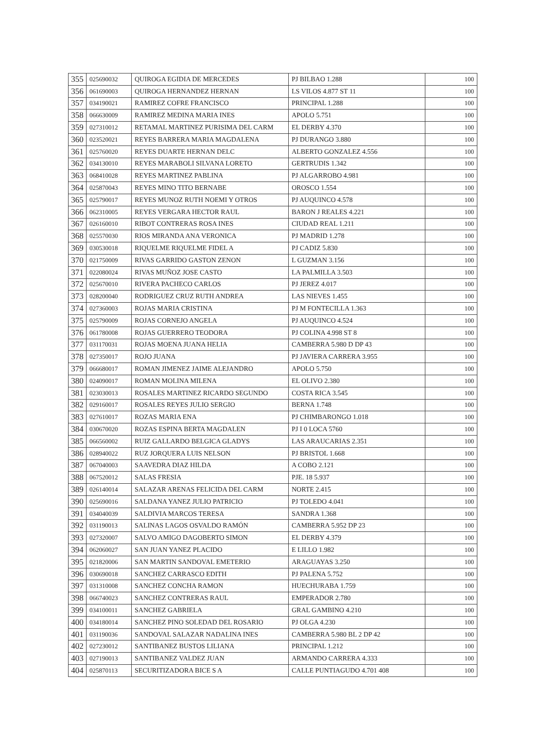| 355 | 025690032 | QUIROGA EGIDIA DE MERCEDES | PJ BILBAO 1.288 | 100 |
| 356 | 061690003 | QUIROGA HERNANDEZ HERNAN | LS VILOS 4.877 ST 11 | 100 |
| 357 | 034190021 | RAMIREZ COFRE FRANCISCO | PRINCIPAL 1.288 | 100 |
| 358 | 066630009 | RAMIREZ MEDINA MARIA INES | APOLO 5.751 | 100 |
| 359 | 027310012 | RETAMAL MARTINEZ PURISIMA DEL CARM | EL DERBY 4.370 | 100 |
| 360 | 023520021 | REYES BARRERA MARIA MAGDALENA | PJ DURANGO 3.880 | 100 |
| 361 | 025760020 | REYES DUARTE HERNAN DELC | ALBERTO GONZALEZ 4.556 | 100 |
| 362 | 034130010 | REYES MARABOLI SILVANA LORETO | GERTRUDIS 1.342 | 100 |
| 363 | 068410028 | REYES MARTINEZ PABLINA | PJ ALGARROBO 4.981 | 100 |
| 364 | 025870043 | REYES MINO TITO BERNABE | OROSCO 1.554 | 100 |
| 365 | 025790017 | REYES MUNOZ RUTH NOEMI Y OTROS | PJ AUQUINCO 4.578 | 100 |
| 366 | 062310005 | REYES VERGARA HECTOR RAUL | BARON J REALES 4.221 | 100 |
| 367 | 026160010 | RIBOT CONTRERAS ROSA INES | CIUDAD REAL 1.211 | 100 |
| 368 | 025570030 | RIOS MIRANDA ANA VERONICA | PJ MADRID 1.278 | 100 |
| 369 | 030530018 | RIQUELME RIQUELME FIDEL A | PJ CADIZ 5.830 | 100 |
| 370 | 021750009 | RIVAS GARRIDO GASTON ZENON | L GUZMAN 3.156 | 100 |
| 371 | 022080024 | RIVAS MUÑOZ JOSE CASTO | LA PALMILLA 3.503 | 100 |
| 372 | 025670010 | RIVERA PACHECO CARLOS | PJ JEREZ 4.017 | 100 |
| 373 | 028200040 | RODRIGUEZ CRUZ RUTH ANDREA | LAS NIEVES 1.455 | 100 |
| 374 | 027360003 | ROJAS MARIA CRISTINA | PJ M FONTECILLA 1.363 | 100 |
| 375 | 025790009 | ROJAS CORNEJO ANGELA | PJ AUQUINCO 4.524 | 100 |
| 376 | 061780008 | ROJAS GUERRERO TEODORA | PJ COLINA 4.998 ST 8 | 100 |
| 377 | 031170031 | ROJAS MOENA JUANA HELIA | CAMBERRA 5.980 D DP 43 | 100 |
| 378 | 027350017 | ROJO JUANA | PJ JAVIERA CARRERA 3.955 | 100 |
| 379 | 066680017 | ROMAN JIMENEZ JAIME ALEJANDRO | APOLO 5.750 | 100 |
| 380 | 024090017 | ROMAN MOLINA MILENA | EL OLIVO 2.380 | 100 |
| 381 | 023030013 | ROSALES MARTINEZ RICARDO SEGUNDO | COSTA RICA 3.545 | 100 |
| 382 | 029160017 | ROSALES REYES JULIO SERGIO | BERNA 1.748 | 100 |
| 383 | 027610017 | ROZAS MARIA ENA | PJ CHIMBARONGO 1.018 | 100 |
| 384 | 030670020 | ROZAS ESPINA BERTA MAGDALEN | PJ I 0 LOCA 5760 | 100 |
| 385 | 066560002 | RUIZ GALLARDO BELGICA GLADYS | LAS ARAUCARIAS 2.351 | 100 |
| 386 | 028940022 | RUZ JORQUERA LUIS NELSON | PJ BRISTOL 1.668 | 100 |
| 387 | 067040003 | SAAVEDRA DIAZ HILDA | A COBO 2.121 | 100 |
| 388 | 067520012 | SALAS FRESIA | PJE. 18 5.937 | 100 |
| 389 | 026140014 | SALAZAR ARENAS FELICIDA DEL CARM | NORTE 2.415 | 100 |
| 390 | 025690016 | SALDANA YANEZ JULIO PATRICIO | PJ TOLEDO 4.041 | 100 |
| 391 | 034040039 | SALDIVIA MARCOS TERESA | SANDRA 1.368 | 100 |
| 392 | 031190013 | SALINAS LAGOS OSVALDO RAMÓN | CAMBERRA 5.952 DP 23 | 100 |
| 393 | 027320007 | SALVO AMIGO DAGOBERTO SIMON | EL DERBY 4.379 | 100 |
| 394 | 062060027 | SAN JUAN YANEZ PLACIDO | E LILLO 1.982 | 100 |
| 395 | 021820006 | SAN MARTIN SANDOVAL EMETERIO | ARAGUAYAS 3.250 | 100 |
| 396 | 030690018 | SANCHEZ CARRASCO EDITH | PJ PALENA 5.752 | 100 |
| 397 | 031310008 | SANCHEZ CONCHA RAMON | HUECHURABA 1.759 | 100 |
| 398 | 066740023 | SANCHEZ CONTRERAS RAUL | EMPERADOR 2.780 | 100 |
| 399 | 034100011 | SANCHEZ GABRIELA | GRAL GAMBINO 4.210 | 100 |
| 400 | 034180014 | SANCHEZ PINO SOLEDAD DEL ROSARIO | PJ OLGA 4.230 | 100 |
| 401 | 031190036 | SANDOVAL SALAZAR NADALINA INES | CAMBERRA 5.980 BL 2 DP 42 | 100 |
| 402 | 027230012 | SANTIBANEZ BUSTOS LILIANA | PRINCIPAL 1.212 | 100 |
| 403 | 027190013 | SANTIBANEZ VALDEZ JUAN | ARMANDO CARRERA 4.333 | 100 |
| 404 | 025870113 | SECURITIZADORA BICE S A | CALLE PUNTIAGUDO 4.701 408 | 100 |